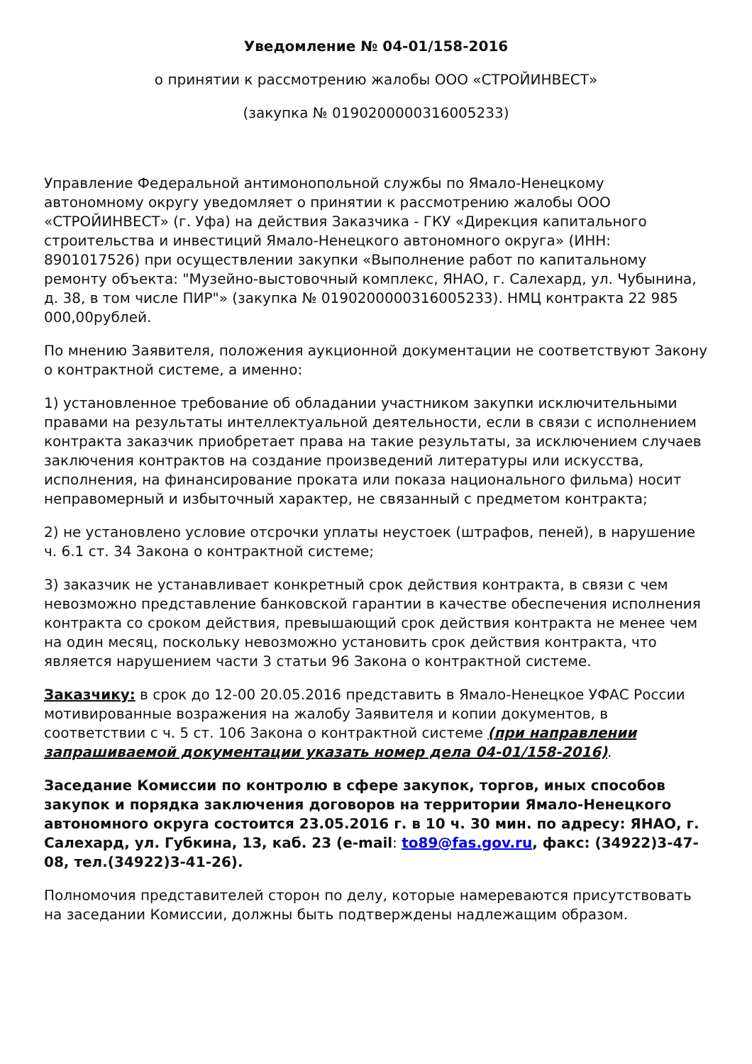Уведомление № 04-01/158-2016
о принятии к рассмотрению жалобы ООО «СТРОЙИНВЕСТ»
(закупка № 0190200000316005233)
Управление Федеральной антимонопольной службы по Ямало-Ненецкому автономному округу уведомляет о принятии к рассмотрению жалобы ООО «СТРОЙИНВЕСТ» (г. Уфа) на действия Заказчика - ГКУ «Дирекция капитального строительства и инвестиций Ямало-Ненецкого автономного округа» (ИНН: 8901017526) при осуществлении закупки «Выполнение работ по капитальному ремонту объекта: "Музейно-выстовочный комплекс, ЯНАО, г. Салехард, ул. Чубынина, д. 38, в том числе ПИР"» (закупка № 0190200000316005233). НМЦ контракта 22 985 000,00рублей.
По мнению Заявителя, положения аукционной документации не соответствуют Закону о контрактной системе, а именно:
1) установленное требование об обладании участником закупки исключительными правами на результаты интеллектуальной деятельности, если в связи с исполнением контракта заказчик приобретает права на такие результаты, за исключением случаев заключения контрактов на создание произведений литературы или искусства, исполнения, на финансирование проката или показа национального фильма) носит неправомерный и избыточный характер, не связанный с предметом контракта;
2) не установлено условие отсрочки уплаты неустоек (штрафов, пеней), в нарушение ч. 6.1 ст. 34 Закона о контрактной системе;
3) заказчик не устанавливает конкретный срок действия контракта, в связи с чем невозможно представление банковской гарантии в качестве обеспечения исполнения контракта со сроком действия, превышающий срок действия контракта не менее чем на один месяц, поскольку невозможно установить срок действия контракта, что является нарушением части 3 статьи 96 Закона о контрактной системе.
Заказчику: в срок до 12-00 20.05.2016 представить в Ямало-Ненецкое УФАС России мотивированные возражения на жалобу Заявителя и копии документов, в соответствии с ч. 5 ст. 106 Закона о контрактной системе (при направлении запрашиваемой документации указать номер дела 04-01/158-2016).
Заседание Комиссии по контролю в сфере закупок, торгов, иных способов закупок и порядка заключения договоров на территории Ямало-Ненецкого автономного округа состоится 23.05.2016 г. в 10 ч. 30 мин. по адресу: ЯНАО, г. Салехард, ул. Губкина, 13, каб. 23 (e-mail: to89@fas.gov.ru, факс: (34922)3-47-08, тел.(34922)3-41-26).
Полномочия представителей сторон по делу, которые намереваются присутствовать на заседании Комиссии, должны быть подтверждены надлежащим образом.